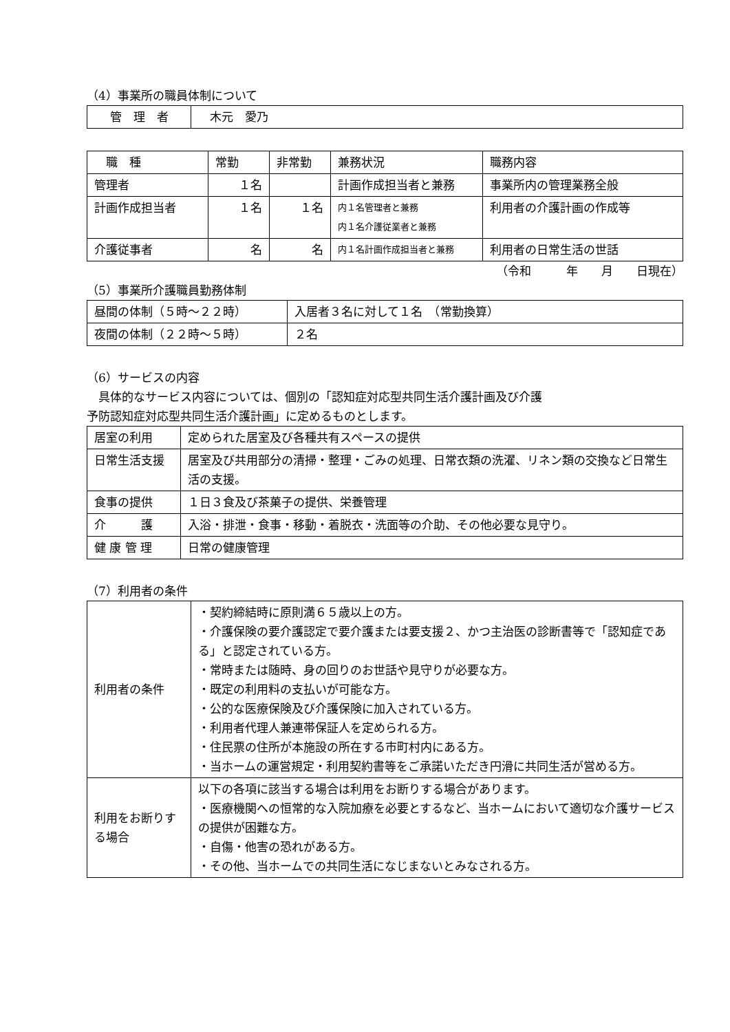（4）事業所の職員体制について
| 管 理 者 | 木元 愛乃 |
| 職 種 | 常勤 | 非常勤 | 兼務状況 | 職務内容 |
| 管理者 | １名 | | 計画作成担当者と兼務 | 事業所内の管理業務全般 |
| 計画作成担当者 | １名 | １名 | 内１名管理者と兼務 内１名介護従業者と兼務 | 利用者の介護計画の作成等 |
| 介護従事者 | 名 | 名 | 内１名計画作成担当者と兼務 | 利用者の日常生活の世話 |
（令和　　　年　　月　　日現在）
（5）事業所介護職員勤務体制
| 昼間の体制（５時～２２時） | 入居者３名に対して１名 （常勤換算） |
| 夜間の体制（２２時～５時） | ２名 |
（6）サービスの内容
　具体的なサービス内容については、個別の「認知症対応型共同生活介護計画及び介護
予防認知症対応型共同生活介護計画」に定めるものとします。
| 居室の利用 | 定められた居室及び各種共有スペースの提供 |
| 日常生活支援 | 居室及び共用部分の清掃・整理・ごみの処理、日常衣類の洗濯、リネン類の交換など日常生活の支援。 |
| 食事の提供 | １日３食及び茶菓子の提供、栄養管理 |
| 介 護 | 入浴・排泄・食事・移動・着脱衣・洗面等の介助、その他必要な見守り。 |
| 健 康 管 理 | 日常の健康管理 |
（7）利用者の条件
| 利用者の条件 | ・契約締結時に原則満６５歳以上の方。 ・介護保険の要介護認定で要介護または要支援２、かつ主治医の診断書等で「認知症である」と認定されている方。 ・常時または随時、身の回りのお世話や見守りが必要な方。 ・既定の利用料の支払いが可能な方。 ・公的な医療保険及び介護保険に加入されている方。 ・利用者代理人兼連帯保証人を定められる方。 ・住民票の住所が本施設の所在する市町村内にある方。 ・当ホームの運営規定・利用契約書等をご承諾いただき円滑に共同生活が営める方。 |
| 利用をお断りする場合 | 以下の各項に該当する場合は利用をお断りする場合があります。 ・医療機関への恒常的な入院加療を必要とするなど、当ホームにおいて適切な介護サービスの提供が困難な方。 ・自傷・他害の恐れがある方。 ・その他、当ホームでの共同生活になじまないとみなされる方。 |